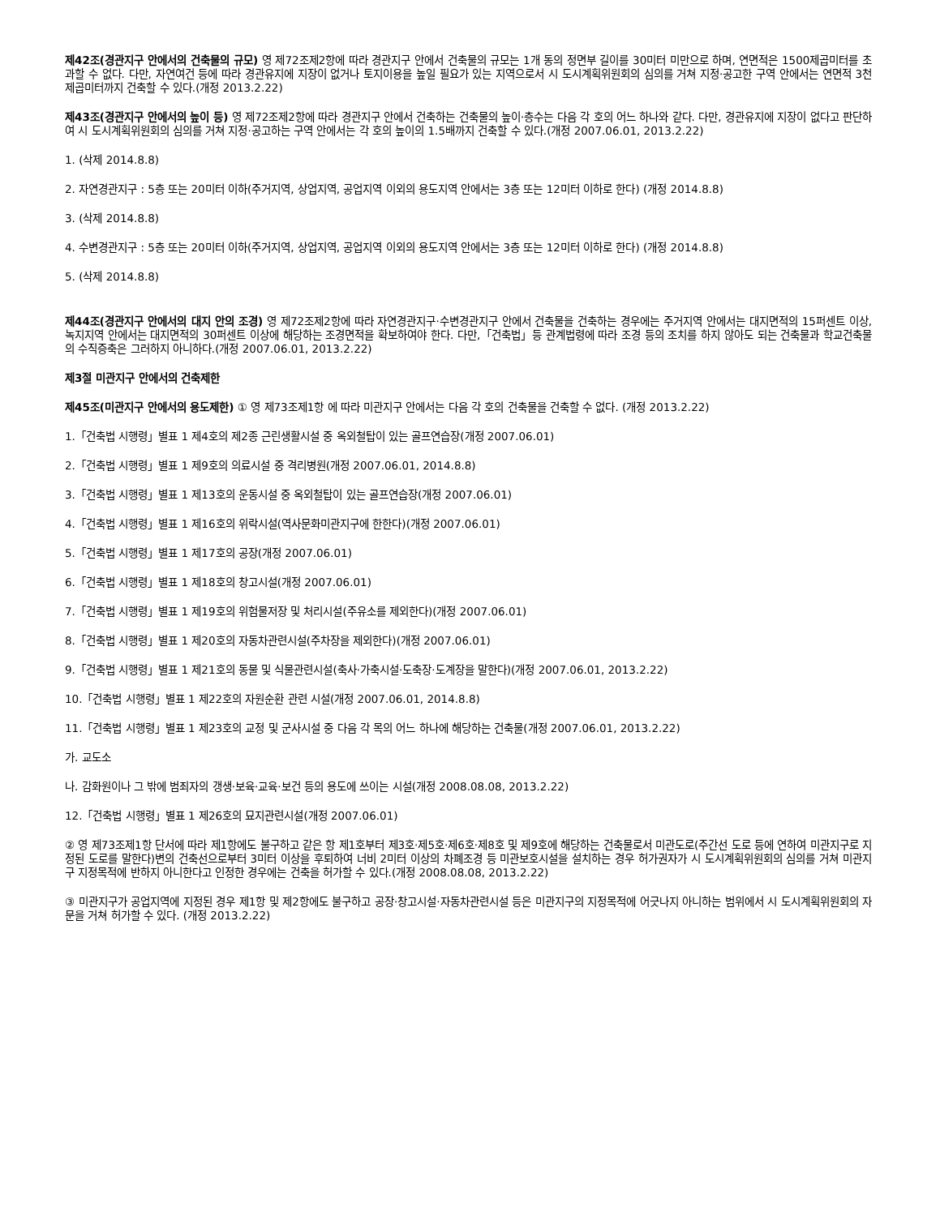제42조(경관지구 안에서의 건축물의 규모) 영 제72조제2항에 따라 경관지구 안에서 건축물의 규모는 1개 동의 정면부 길이를 30미터 미만으로 하며, 연면적은 1500제곱미터를 초과할 수 없다. 다만, 자연여건 등에 따라 경관유지에 지장이 없거나 토지이용을 높일 필요가 있는 지역으로서 시 도시계획위원회의 심의를 거쳐 지정·공고한 구역 안에서는 연면적 3천제곱미터까지 건축할 수 있다.(개정 2013.2.22)
제43조(경관지구 안에서의 높이 등) 영 제72조제2항에 따라 경관지구 안에서 건축하는 건축물의 높이·층수는 다음 각 호의 어느 하나와 같다. 다만, 경관유지에 지장이 없다고 판단하여 시 도시계획위원회의 심의를 거쳐 지정·공고하는 구역 안에서는 각 호의 높이의 1.5배까지 건축할 수 있다.(개정 2007.06.01, 2013.2.22)
1. (삭제 2014.8.8)
2. 자연경관지구 : 5층 또는 20미터 이하(주거지역, 상업지역, 공업지역 이외의 용도지역 안에서는 3층 또는 12미터 이하로 한다) (개정 2014.8.8)
3. (삭제 2014.8.8)
4. 수변경관지구 : 5층 또는 20미터 이하(주거지역, 상업지역, 공업지역 이외의 용도지역 안에서는 3층 또는 12미터 이하로 한다) (개정 2014.8.8)
5. (삭제 2014.8.8)
제44조(경관지구 안에서의 대지 안의 조경) 영 제72조제2항에 따라 자연경관지구·수변경관지구 안에서 건축물을 건축하는 경우에는 주거지역 안에서는 대지면적의 15퍼센트 이상, 녹지지역 안에서는 대지면적의 30퍼센트 이상에 해당하는 조경면적을 확보하여야 한다. 다만,「건축법」등 관계법령에 따라 조경 등의 조치를 하지 않아도 되는 건축물과 학교건축물의 수직증축은 그러하지 아니하다.(개정 2007.06.01, 2013.2.22)
제3절 미관지구 안에서의 건축제한
제45조(미관지구 안에서의 용도제한) ① 영 제73조제1항 에 따라 미관지구 안에서는 다음 각 호의 건축물을 건축할 수 없다. (개정 2013.2.22)
1.「건축법 시행령」별표 1 제4호의 제2종 근린생활시설 중 옥외철탑이 있는 골프연습장(개정 2007.06.01)
2.「건축법 시행령」별표 1 제9호의 의료시설 중 격리병원(개정 2007.06.01, 2014.8.8)
3.「건축법 시행령」별표 1 제13호의 운동시설 중 옥외철탑이 있는 골프연습장(개정 2007.06.01)
4.「건축법 시행령」별표 1 제16호의 위락시설(역사문화미관지구에 한한다)(개정 2007.06.01)
5.「건축법 시행령」별표 1 제17호의 공장(개정 2007.06.01)
6.「건축법 시행령」별표 1 제18호의 창고시설(개정 2007.06.01)
7.「건축법 시행령」별표 1 제19호의 위험물저장 및 처리시설(주유소를 제외한다)(개정 2007.06.01)
8.「건축법 시행령」별표 1 제20호의 자동차관련시설(주차장을 제외한다)(개정 2007.06.01)
9.「건축법 시행령」별표 1 제21호의 동물 및 식물관련시설(축사·가축시설·도축장·도계장을 말한다)(개정 2007.06.01, 2013.2.22)
10.「건축법 시행령」별표 1 제22호의 자원순환 관련 시설(개정 2007.06.01, 2014.8.8)
11.「건축법 시행령」별표 1 제23호의 교정 및 군사시설 중 다음 각 목의 어느 하나에 해당하는 건축물(개정 2007.06.01, 2013.2.22)
가. 교도소
나. 감화원이나 그 밖에 범죄자의 갱생·보육·교육·보건 등의 용도에 쓰이는 시설(개정 2008.08.08, 2013.2.22)
12.「건축법 시행령」별표 1 제26호의 묘지관련시설(개정 2007.06.01)
② 영 제73조제1항 단서에 따라 제1항에도 불구하고 같은 항 제1호부터 제3호·제5호·제6호·제8호 및 제9호에 해당하는 건축물로서 미관도로(주간선 도로 등에 연하여 미관지구로 지정된 도로를 말한다)변의 건축선으로부터 3미터 이상을 후퇴하여 너비 2미터 이상의 차폐조경 등 미관보호시설을 설치하는 경우 허가권자가 시 도시계획위원회의 심의를 거쳐 미관지구 지정목적에 반하지 아니한다고 인정한 경우에는 건축을 허가할 수 있다.(개정 2008.08.08, 2013.2.22)
③ 미관지구가 공업지역에 지정된 경우 제1항 및 제2항에도 불구하고 공장·창고시설·자동차관련시설 등은 미관지구의 지정목적에 어긋나지 아니하는 범위에서 시 도시계획위원회의 자문을 거쳐 허가할 수 있다. (개정 2013.2.22)